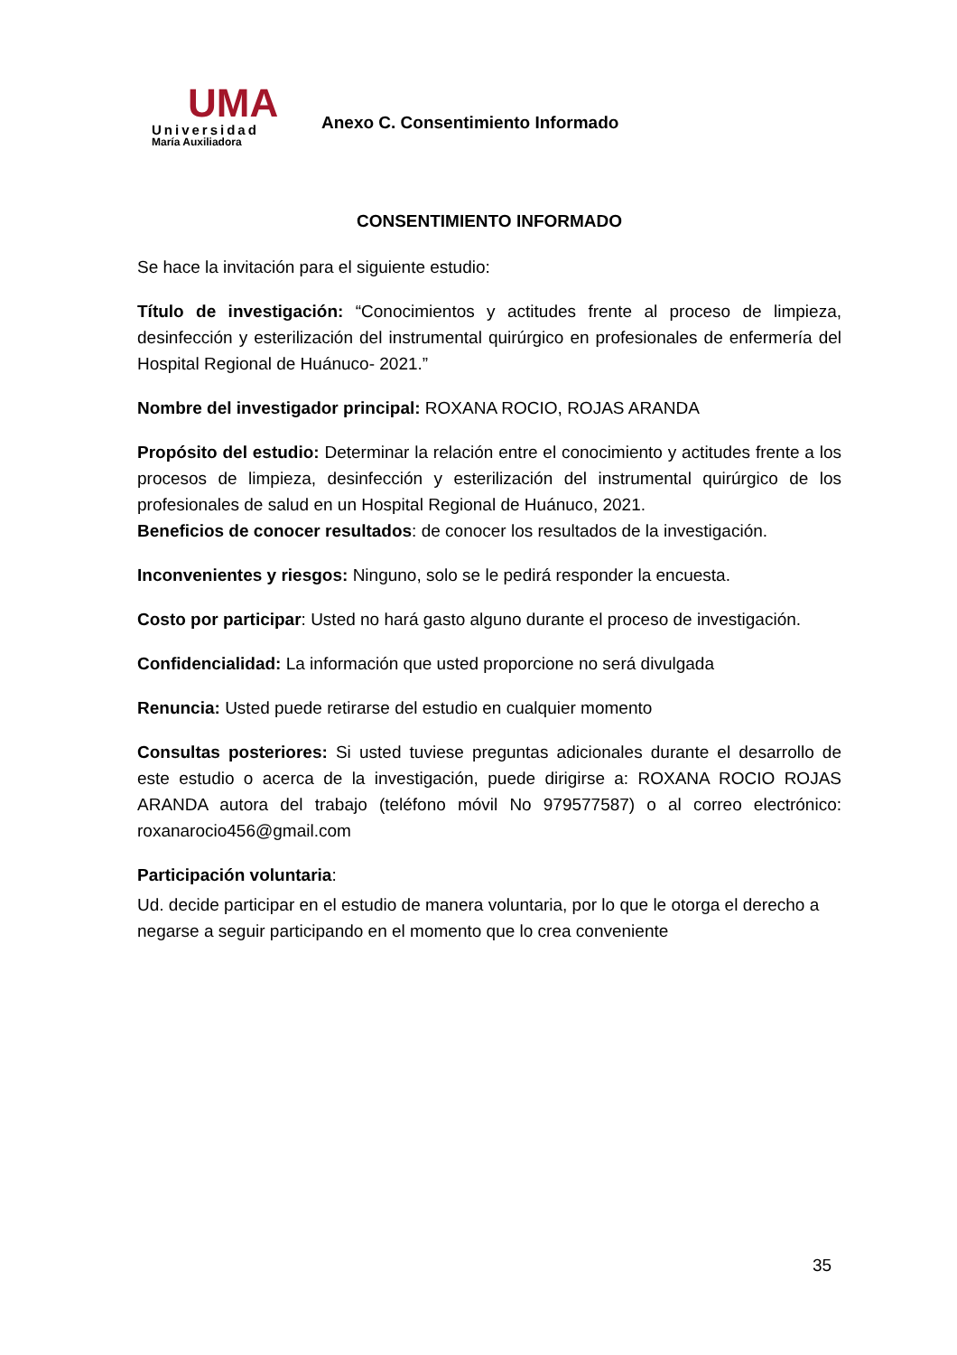UMA
Universidad
María Auxiliadora
Anexo C. Consentimiento Informado
CONSENTIMIENTO INFORMADO
Se hace la invitación para el siguiente estudio:
Título de investigación: “Conocimientos y actitudes frente al proceso de limpieza, desinfección y esterilización del instrumental quirúrgico en profesionales de enfermería del Hospital Regional de Huánuco- 2021.”
Nombre del investigador principal: ROXANA ROCIO, ROJAS ARANDA
Propósito del estudio: Determinar la relación entre el conocimiento y actitudes frente a los procesos de limpieza, desinfección y esterilización del instrumental quirúrgico de los profesionales de salud en un Hospital Regional de Huánuco, 2021.
Beneficios de conocer resultados: de conocer los resultados de la investigación.
Inconvenientes y riesgos: Ninguno, solo se le pedirá responder la encuesta.
Costo por participar: Usted no hará gasto alguno durante el proceso de investigación.
Confidencialidad: La información que usted proporcione no será divulgada
Renuncia: Usted puede retirarse del estudio en cualquier momento
Consultas posteriores: Si usted tuviese preguntas adicionales durante el desarrollo de este estudio o acerca de la investigación, puede dirigirse a: ROXANA ROCIO ROJAS ARANDA autora del trabajo (teléfono móvil No 979577587) o al correo electrónico: roxanarocio456@gmail.com
Participación voluntaria:
Ud. decide participar en el estudio de manera voluntaria, por lo que le otorga el derecho a negarse a seguir participando en el momento que lo crea conveniente
35